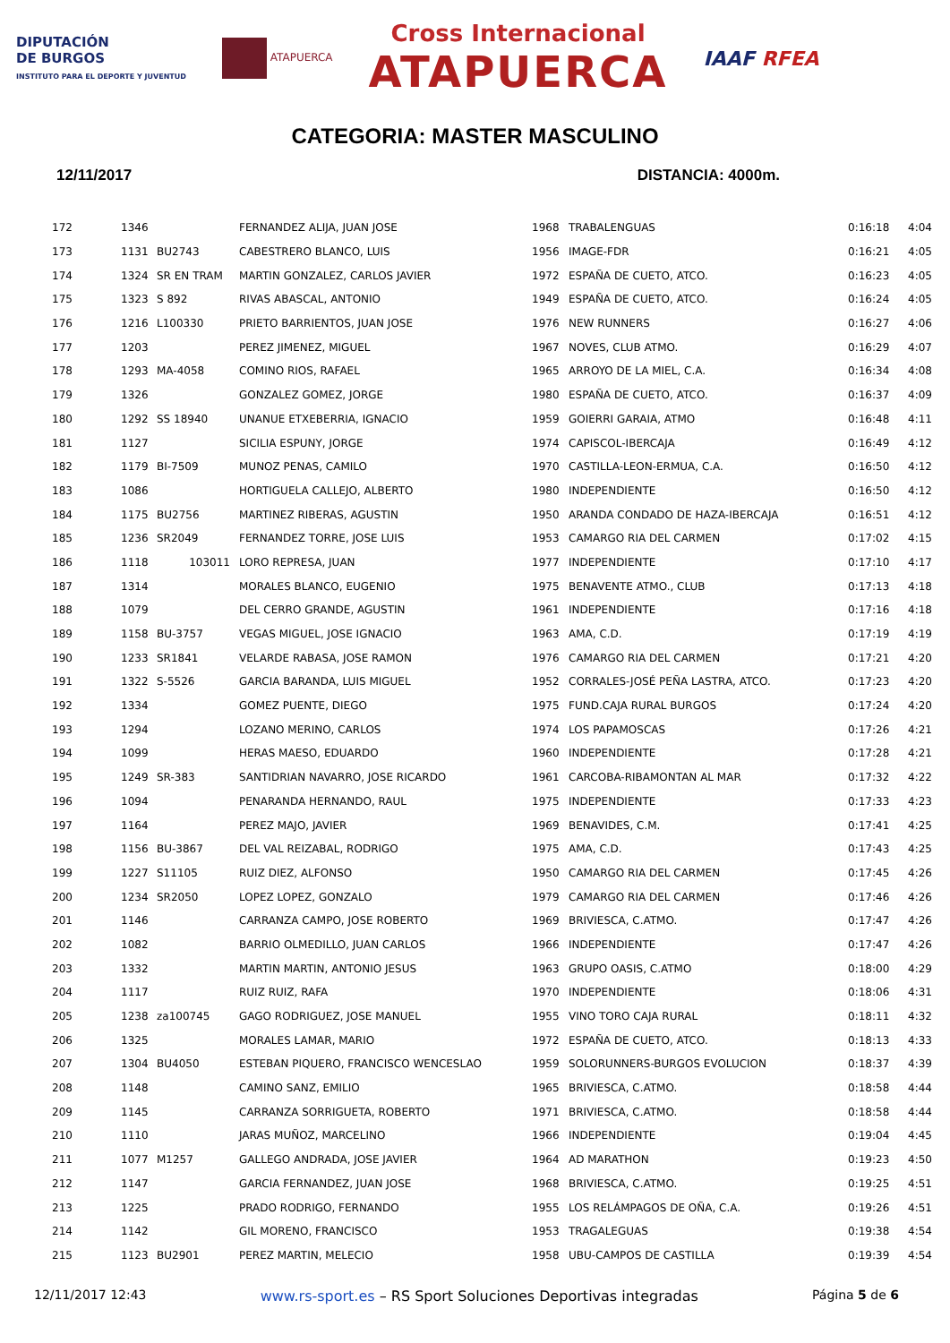DIPUTACIÓN
DE BURGOS
INSTITUTO PARA EL DEPORTE Y JUVENTUD
ATAPUERCA
Cross Internacional
ATAPUERCA
IAAF RFEA
CATEGORIA: MASTER MASCULINO
12/11/2017 DISTANCIA: 4000m.
| 172 | 1346 | | FERNANDEZ ALIJA, JUAN JOSE | 1968 | TRABALENGUAS | 0:16:18 | 4:04 |
| 173 | 1131 | BU2743 | CABESTRERO BLANCO, LUIS | 1956 | IMAGE-FDR | 0:16:21 | 4:05 |
| 174 | 1324 | SR EN TRAM | MARTIN GONZALEZ, CARLOS JAVIER | 1972 | ESPAÑA DE CUETO, ATCO. | 0:16:23 | 4:05 |
| 175 | 1323 | S 892 | RIVAS ABASCAL, ANTONIO | 1949 | ESPAÑA DE CUETO, ATCO. | 0:16:24 | 4:05 |
| 176 | 1216 | L100330 | PRIETO BARRIENTOS, JUAN JOSE | 1976 | NEW RUNNERS | 0:16:27 | 4:06 |
| 177 | 1203 | | PEREZ JIMENEZ, MIGUEL | 1967 | NOVES, CLUB ATMO. | 0:16:29 | 4:07 |
| 178 | 1293 | MA-4058 | COMINO RIOS, RAFAEL | 1965 | ARROYO DE LA MIEL, C.A. | 0:16:34 | 4:08 |
| 179 | 1326 | | GONZALEZ GOMEZ, JORGE | 1980 | ESPAÑA DE CUETO, ATCO. | 0:16:37 | 4:09 |
| 180 | 1292 | SS 18940 | UNANUE ETXEBERRIA, IGNACIO | 1959 | GOIERRI GARAIA, ATMO | 0:16:48 | 4:11 |
| 181 | 1127 | | SICILIA ESPUNY, JORGE | 1974 | CAPISCOL-IBERCAJA | 0:16:49 | 4:12 |
| 182 | 1179 | BI-7509 | MUNOZ PENAS, CAMILO | 1970 | CASTILLA-LEON-ERMUA, C.A. | 0:16:50 | 4:12 |
| 183 | 1086 | | HORTIGUELA CALLEJO, ALBERTO | 1980 | INDEPENDIENTE | 0:16:50 | 4:12 |
| 184 | 1175 | BU2756 | MARTINEZ RIBERAS, AGUSTIN | 1950 | ARANDA CONDADO DE HAZA-IBERCAJA | 0:16:51 | 4:12 |
| 185 | 1236 | SR2049 | FERNANDEZ TORRE, JOSE LUIS | 1953 | CAMARGO RIA DEL CARMEN | 0:17:02 | 4:15 |
| 186 | 1118 | 103011 | LORO REPRESA, JUAN | 1977 | INDEPENDIENTE | 0:17:10 | 4:17 |
| 187 | 1314 | | MORALES BLANCO, EUGENIO | 1975 | BENAVENTE ATMO., CLUB | 0:17:13 | 4:18 |
| 188 | 1079 | | DEL CERRO GRANDE, AGUSTIN | 1961 | INDEPENDIENTE | 0:17:16 | 4:18 |
| 189 | 1158 | BU-3757 | VEGAS MIGUEL, JOSE IGNACIO | 1963 | AMA, C.D. | 0:17:19 | 4:19 |
| 190 | 1233 | SR1841 | VELARDE RABASA, JOSE RAMON | 1976 | CAMARGO RIA DEL CARMEN | 0:17:21 | 4:20 |
| 191 | 1322 | S-5526 | GARCIA BARANDA, LUIS MIGUEL | 1952 | CORRALES-JOSÉ PEÑA LASTRA, ATCO. | 0:17:23 | 4:20 |
| 192 | 1334 | | GOMEZ PUENTE, DIEGO | 1975 | FUND.CAJA RURAL BURGOS | 0:17:24 | 4:20 |
| 193 | 1294 | | LOZANO MERINO, CARLOS | 1974 | LOS PAPAMOSCAS | 0:17:26 | 4:21 |
| 194 | 1099 | | HERAS MAESO, EDUARDO | 1960 | INDEPENDIENTE | 0:17:28 | 4:21 |
| 195 | 1249 | SR-383 | SANTIDRIAN NAVARRO, JOSE RICARDO | 1961 | CARCOBA-RIBAMONTAN AL MAR | 0:17:32 | 4:22 |
| 196 | 1094 | | PENARANDA HERNANDO, RAUL | 1975 | INDEPENDIENTE | 0:17:33 | 4:23 |
| 197 | 1164 | | PEREZ MAJO, JAVIER | 1969 | BENAVIDES, C.M. | 0:17:41 | 4:25 |
| 198 | 1156 | BU-3867 | DEL VAL REIZABAL, RODRIGO | 1975 | AMA, C.D. | 0:17:43 | 4:25 |
| 199 | 1227 | S11105 | RUIZ DIEZ, ALFONSO | 1950 | CAMARGO RIA DEL CARMEN | 0:17:45 | 4:26 |
| 200 | 1234 | SR2050 | LOPEZ LOPEZ, GONZALO | 1979 | CAMARGO RIA DEL CARMEN | 0:17:46 | 4:26 |
| 201 | 1146 | | CARRANZA CAMPO, JOSE ROBERTO | 1969 | BRIVIESCA, C.ATMO. | 0:17:47 | 4:26 |
| 202 | 1082 | | BARRIO OLMEDILLO, JUAN CARLOS | 1966 | INDEPENDIENTE | 0:17:47 | 4:26 |
| 203 | 1332 | | MARTIN MARTIN, ANTONIO JESUS | 1963 | GRUPO OASIS, C.ATMO | 0:18:00 | 4:29 |
| 204 | 1117 | | RUIZ RUIZ, RAFA | 1970 | INDEPENDIENTE | 0:18:06 | 4:31 |
| 205 | 1238 | za100745 | GAGO RODRIGUEZ, JOSE MANUEL | 1955 | VINO TORO CAJA RURAL | 0:18:11 | 4:32 |
| 206 | 1325 | | MORALES LAMAR, MARIO | 1972 | ESPAÑA DE CUETO, ATCO. | 0:18:13 | 4:33 |
| 207 | 1304 | BU4050 | ESTEBAN PIQUERO, FRANCISCO WENCESLAO | 1959 | SOLORUNNERS-BURGOS EVOLUCION | 0:18:37 | 4:39 |
| 208 | 1148 | | CAMINO SANZ, EMILIO | 1965 | BRIVIESCA, C.ATMO. | 0:18:58 | 4:44 |
| 209 | 1145 | | CARRANZA SORRIGUETA, ROBERTO | 1971 | BRIVIESCA, C.ATMO. | 0:18:58 | 4:44 |
| 210 | 1110 | | JARAS MUÑOZ, MARCELINO | 1966 | INDEPENDIENTE | 0:19:04 | 4:45 |
| 211 | 1077 | M1257 | GALLEGO ANDRADA, JOSE JAVIER | 1964 | AD MARATHON | 0:19:23 | 4:50 |
| 212 | 1147 | | GARCIA FERNANDEZ, JUAN JOSE | 1968 | BRIVIESCA, C.ATMO. | 0:19:25 | 4:51 |
| 213 | 1225 | | PRADO RODRIGO, FERNANDO | 1955 | LOS RELÁMPAGOS DE OÑA, C.A. | 0:19:26 | 4:51 |
| 214 | 1142 | | GIL MORENO, FRANCISCO | 1953 | TRAGALEGUAS | 0:19:38 | 4:54 |
| 215 | 1123 | BU2901 | PEREZ MARTIN, MELECIO | 1958 | UBU-CAMPOS DE CASTILLA | 0:19:39 | 4:54 |
12/11/2017 12:43 www.rs-sport.es – RS Sport Soluciones Deportivas integradas Página 5 de 6